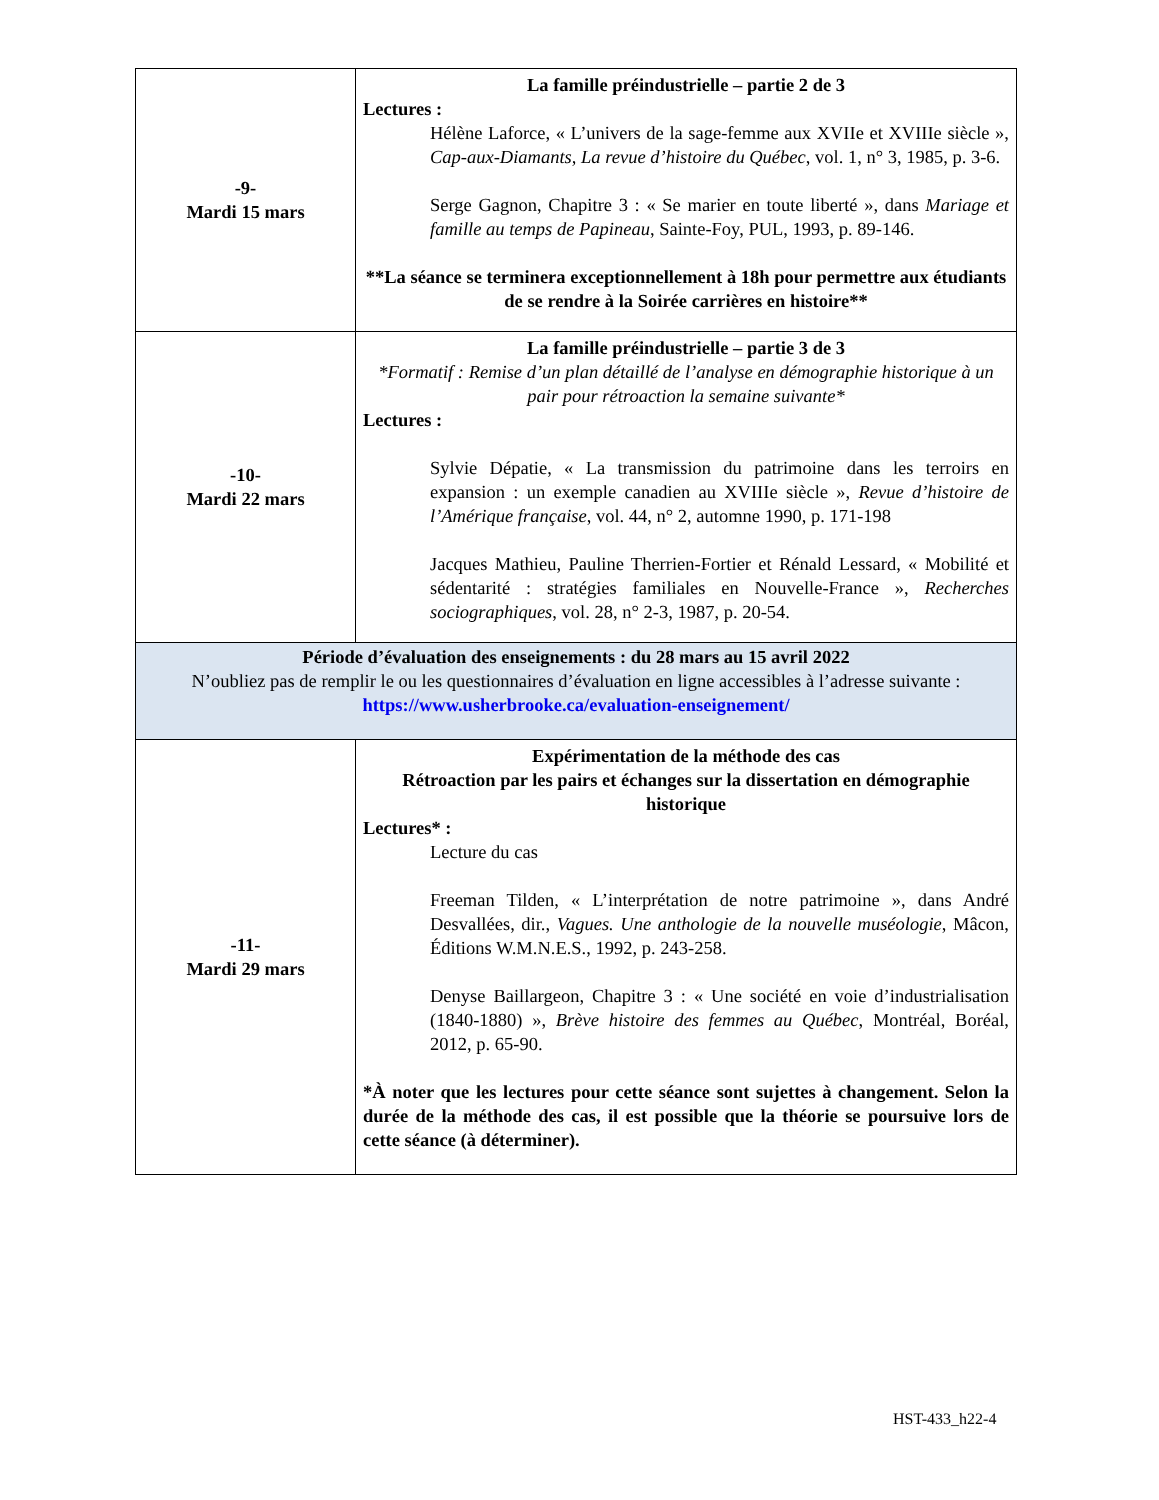| -9- Mardi 15 mars | La famille préindustrielle – partie 2 de 3 Lectures : Hélène Laforce, « L’univers de la sage-femme aux XVIIe et XVIIIe siècle », Cap-aux-Diamants, La revue d’histoire du Québec , vol. 1, n° 3, 1985, p. 3-6. Serge Gagnon, Chapitre 3 : « Se marier en toute liberté », dans Mariage et famille au temps de Papineau , Sainte-Foy, PUL, 1993, p. 89-146. **La séance se terminera exceptionnellement à 18h pour permettre aux étudiants de se rendre à la Soirée carrières en histoire** |
| -10- Mardi 22 mars | La famille préindustrielle – partie 3 de 3 *Formatif : Remise d’un plan détaillé de l’analyse en démographie historique à un pair pour rétroaction la semaine suivante* Lectures : Sylvie Dépatie, « La transmission du patrimoine dans les terroirs en expansion : un exemple canadien au XVIIIe siècle », Revue d’histoire de l’Amérique française , vol. 44, n° 2, automne 1990, p. 171-198 Jacques Mathieu, Pauline Therrien-Fortier et Rénald Lessard, « Mobilité et sédentarité : stratégies familiales en Nouvelle-France », Recherches sociographiques , vol. 28, n° 2-3, 1987, p. 20-54. |
| Période d’évaluation des enseignements : du 28 mars au 15 avril 2022 N’oubliez pas de remplir le ou les questionnaires d’évaluation en ligne accessibles à l’adresse suivante : https://www.usherbrooke.ca/evaluation-enseignement/ | |
| -11- Mardi 29 mars | Expérimentation de la méthode des cas Rétroaction par les pairs et échanges sur la dissertation en démographie historique Lectures* : Lecture du cas Freeman Tilden, « L’interprétation de notre patrimoine », dans André Desvallées, dir., Vagues. Une anthologie de la nouvelle muséologie , Mâcon, Éditions W.M.N.E.S., 1992, p. 243-258. Denyse Baillargeon, Chapitre 3 : « Une société en voie d’industrialisation (1840-1880) », Brève histoire des femmes au Québec , Montréal, Boréal, 2012, p. 65-90. *À noter que les lectures pour cette séance sont sujettes à changement. Selon la durée de la méthode des cas, il est possible que la théorie se poursuive lors de cette séance (à déterminer). |
HST-433_h22-4